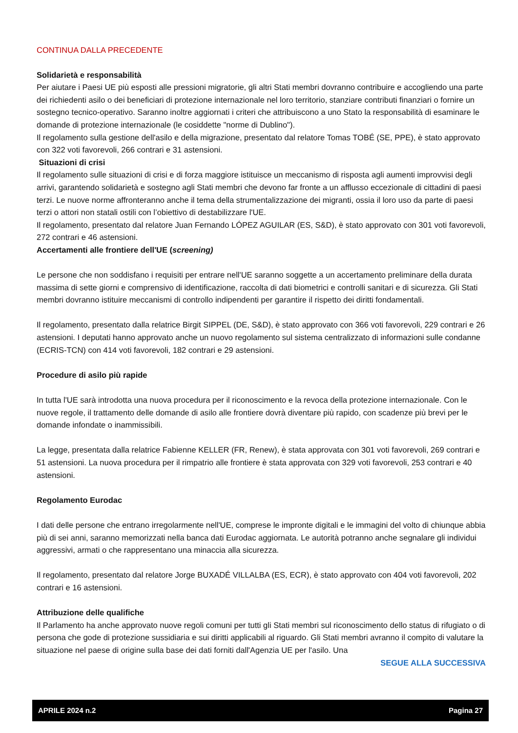CONTINUA DALLA PRECEDENTE
Solidarietà e responsabilità
Per aiutare i Paesi UE più esposti alle pressioni migratorie, gli altri Stati membri dovranno contribuire e accogliendo una parte dei richiedenti asilo o dei beneficiari di protezione internazionale nel loro territorio, stanziare contributi finanziari o fornire un sostegno tecnico-operativo. Saranno inoltre aggiornati i criteri che attribuiscono a uno Stato la responsabilità di esaminare le domande di protezione internazionale (le cosiddette "norme di Dublino").
Il regolamento sulla gestione dell'asilo e della migrazione, presentato dal relatore Tomas TOBÉ (SE, PPE), è stato approvato con 322 voti favorevoli, 266 contrari e 31 astensioni.
Situazioni di crisi
Il regolamento sulle situazioni di crisi e di forza maggiore istituisce un meccanismo di risposta agli aumenti improvvisi degli arrivi, garantendo solidarietà e sostegno agli Stati membri che devono far fronte a un afflusso eccezionale di cittadini di paesi terzi. Le nuove norme affronteranno anche il tema della strumentalizzazione dei migranti, ossia il loro uso da parte di paesi terzi o attori non statali ostili con l’obiettivo di destabilizzare l'UE.
Il regolamento, presentato dal relatore Juan Fernando LÓPEZ AGUILAR (ES, S&D), è stato approvato con 301 voti favorevoli, 272 contrari e 46 astensioni.
Accertamenti alle frontiere dell'UE (screening)
Le persone che non soddisfano i requisiti per entrare nell'UE saranno soggette a un accertamento preliminare della durata massima di sette giorni e comprensivo di identificazione, raccolta di dati biometrici e controlli sanitari e di sicurezza. Gli Stati membri dovranno istituire meccanismi di controllo indipendenti per garantire il rispetto dei diritti fondamentali.
Il regolamento, presentato dalla relatrice Birgit SIPPEL (DE, S&D), è stato approvato con 366 voti favorevoli, 229 contrari e 26 astensioni. I deputati hanno approvato anche un nuovo regolamento sul sistema centralizzato di informazioni sulle condanne (ECRIS-TCN) con 414 voti favorevoli, 182 contrari e 29 astensioni.
Procedure di asilo più rapide
In tutta l'UE sarà introdotta una nuova procedura per il riconoscimento e la revoca della protezione internazionale. Con le nuove regole, il trattamento delle domande di asilo alle frontiere dovrà diventare più rapido, con scadenze più brevi per le domande infondate o inammissibili.
La legge, presentata dalla relatrice Fabienne KELLER (FR, Renew), è stata approvata con 301 voti favorevoli, 269 contrari e 51 astensioni. La nuova procedura per il rimpatrio alle frontiere è stata approvata con 329 voti favorevoli, 253 contrari e 40 astensioni.
Regolamento Eurodac
I dati delle persone che entrano irregolarmente nell'UE, comprese le impronte digitali e le immagini del volto di chiunque abbia più di sei anni, saranno memorizzati nella banca dati Eurodac aggiornata. Le autorità potranno anche segnalare gli individui aggressivi, armati o che rappresentano una minaccia alla sicurezza.
Il regolamento, presentato dal relatore Jorge BUXADÉ VILLALBA (ES, ECR), è stato approvato con 404 voti favorevoli, 202 contrari e 16 astensioni.
Attribuzione delle qualifiche
Il Parlamento ha anche approvato nuove regoli comuni per tutti gli Stati membri sul riconoscimento dello status di rifugiato o di persona che gode di protezione sussidiaria e sui diritti applicabili al riguardo. Gli Stati membri avranno il compito di valutare la situazione nel paese di origine sulla base dei dati forniti dall'Agenzia UE per l'asilo. Una
SEGUE ALLA SUCCESSIVA
APRILE 2024 n.2 Pagina 27